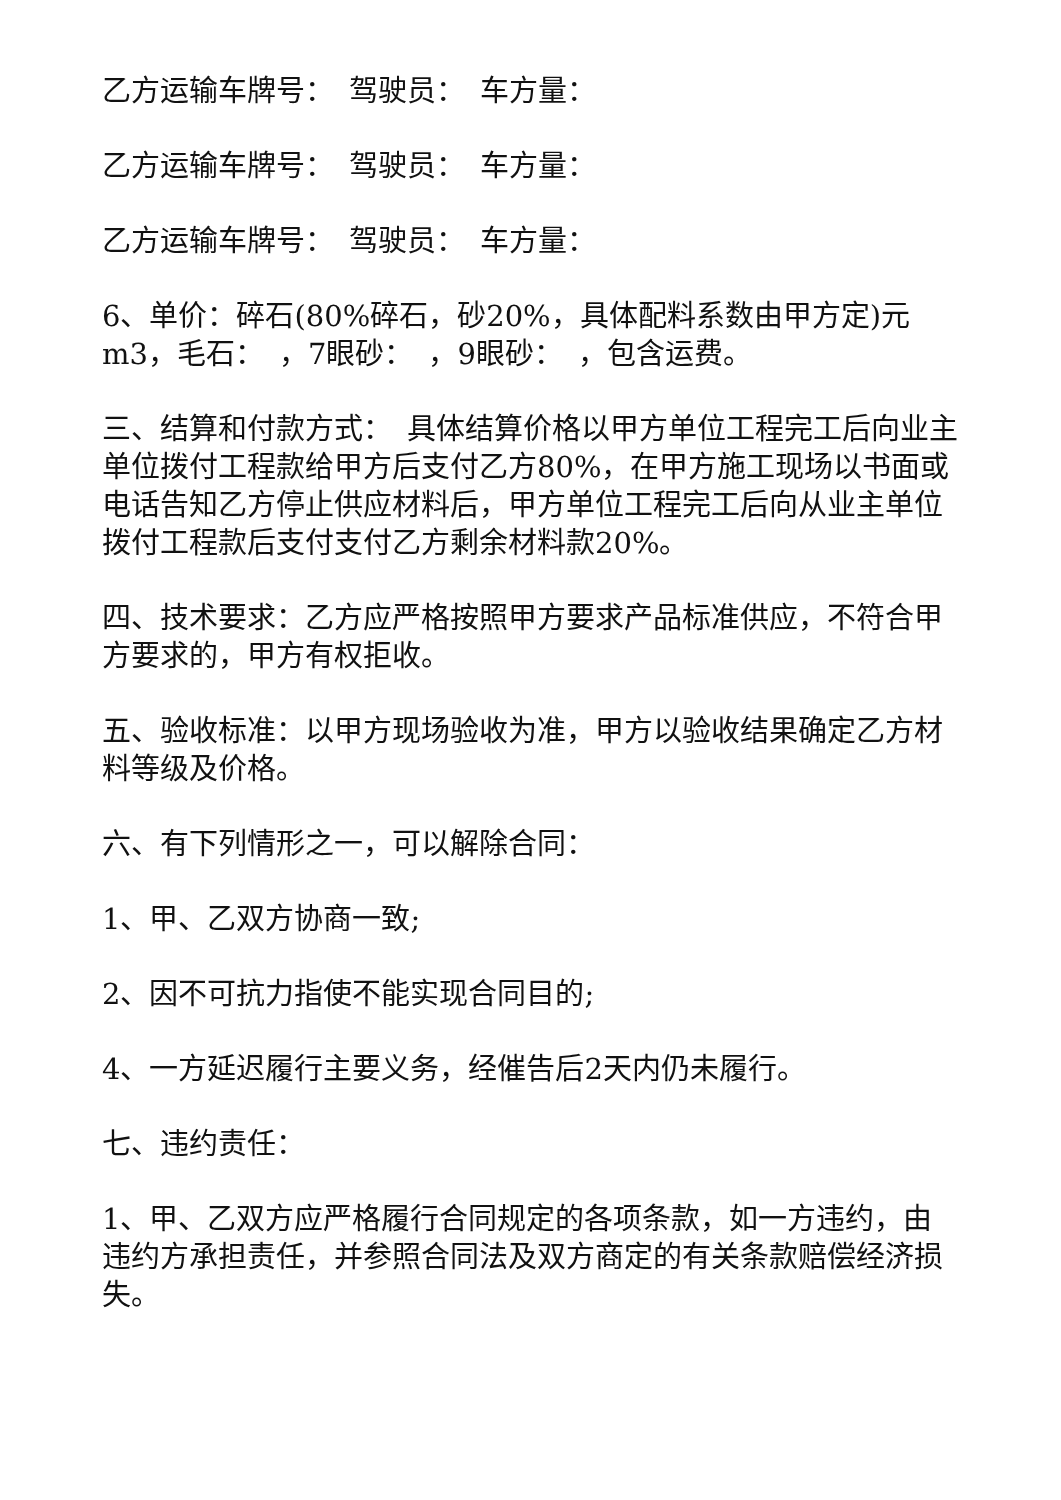乙方运输车牌号：　驾驶员：　车方量：
乙方运输车牌号：　驾驶员：　车方量：
乙方运输车牌号：　驾驶员：　车方量：
6、单价：碎石(80%碎石，砂20%，具体配料系数由甲方定)元m3，毛石：　，7眼砂：　，9眼砂：　，包含运费。
三、结算和付款方式：　具体结算价格以甲方单位工程完工后向业主单位拨付工程款给甲方后支付乙方80%，在甲方施工现场以书面或电话告知乙方停止供应材料后，甲方单位工程完工后向从业主单位拨付工程款后支付支付乙方剩余材料款20%。
四、技术要求：乙方应严格按照甲方要求产品标准供应，不符合甲方要求的，甲方有权拒收。
五、验收标准：以甲方现场验收为准，甲方以验收结果确定乙方材料等级及价格。
六、有下列情形之一，可以解除合同：
1、甲、乙双方协商一致;
2、因不可抗力指使不能实现合同目的;
4、一方延迟履行主要义务，经催告后2天内仍未履行。
七、违约责任：
1、甲、乙双方应严格履行合同规定的各项条款，如一方违约，由违约方承担责任，并参照合同法及双方商定的有关条款赔偿经济损失。